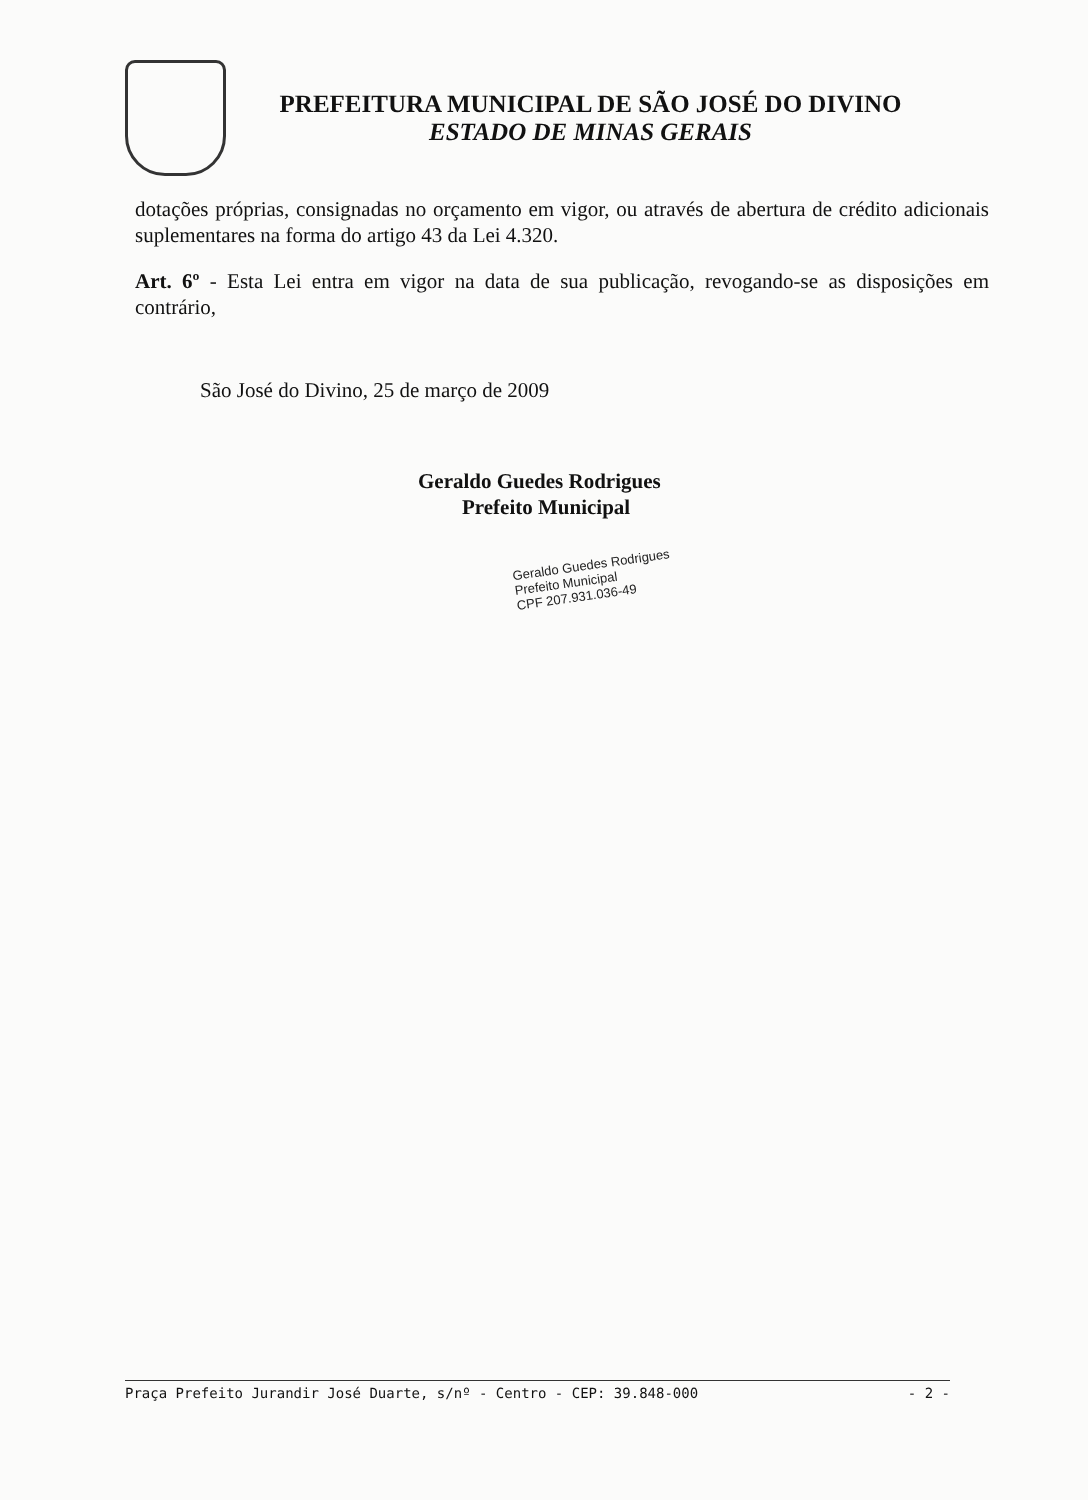PREFEITURA MUNICIPAL DE SÃO JOSÉ DO DIVINO
ESTADO DE MINAS GERAIS
dotações próprias, consignadas no orçamento em vigor, ou através de abertura de crédito adicionais suplementares na forma do artigo 43 da Lei 4.320.
Art. 6º - Esta Lei entra em vigor na data de sua publicação, revogando-se as disposições em contrário,
São José do Divino, 25 de março de 2009
Geraldo Guedes Rodrigues
Prefeito Municipal
Geraldo Guedes Rodrigues
Prefeito Municipal
CPF 207.931.036-49
Praça Prefeito Jurandir José Duarte, s/nº - Centro - CEP: 39.848-000 - 2 -